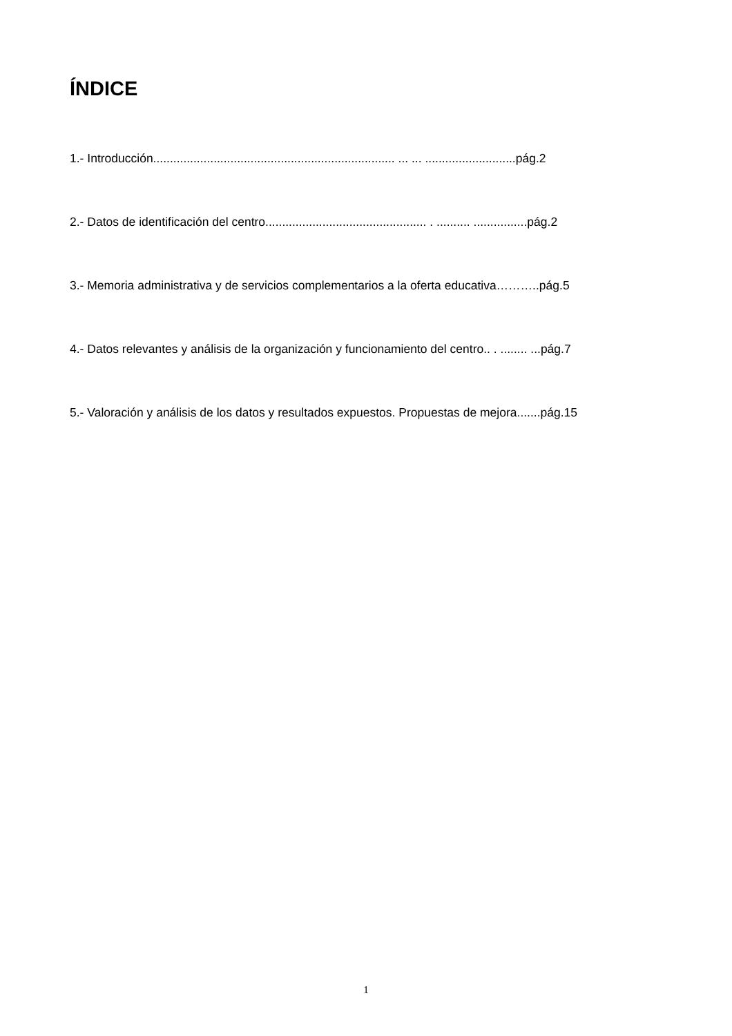ÍNDICE
1.- Introducción........................................................................ ... ... ...........................pág.2
2.- Datos de identificación del centro................................................ . .......... ................pág.2
3.- Memoria administrativa y de servicios complementarios a la oferta educativa………..pág.5
4.- Datos relevantes y análisis de la organización y funcionamiento del centro.. . ........ ...pág.7
5.- Valoración y análisis de los datos y resultados expuestos. Propuestas de mejora.......pág.15
1